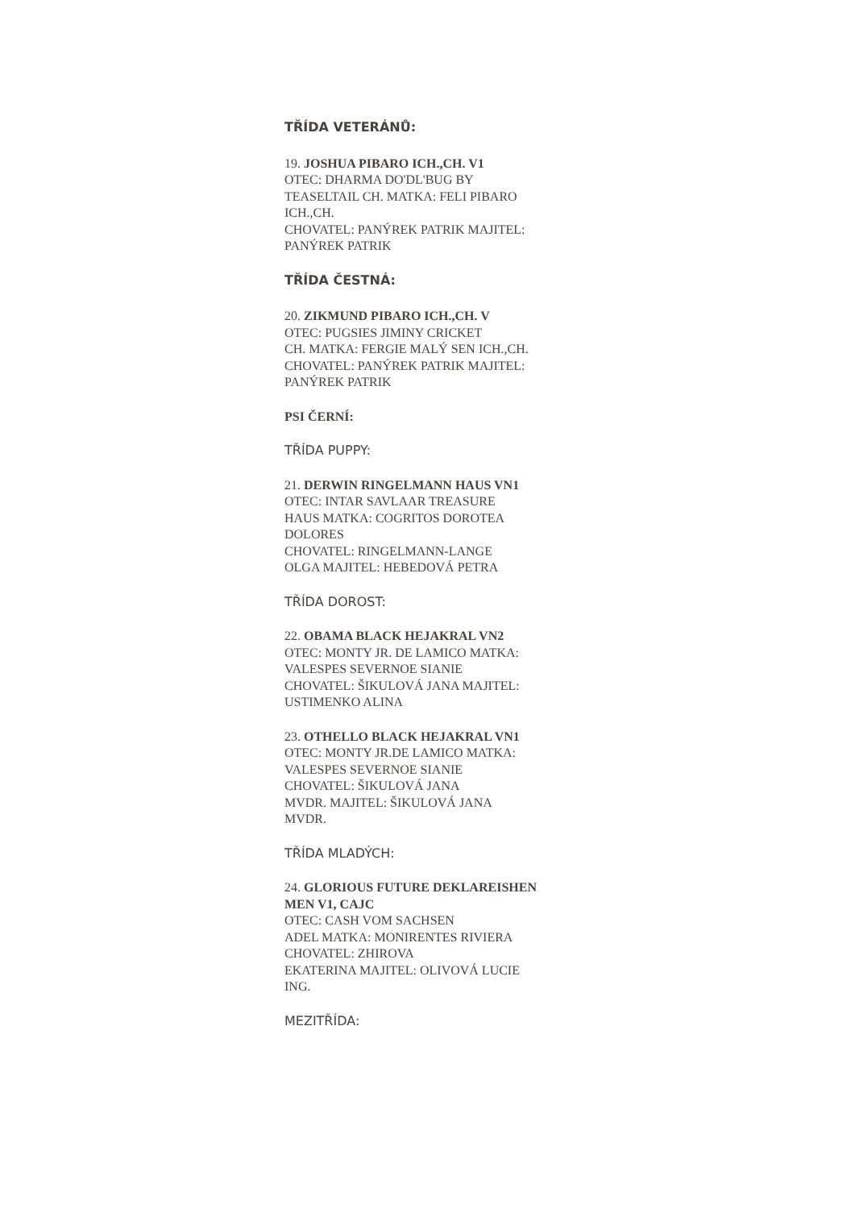TŘÍDA VETERÁNŮ:
19. JOSHUA PIBARO ICH.,CH. V1
OTEC: DHARMA DO'DL'BUG BY
TEASELTAIL CH. MATKA: FELI PIBARO
ICH.,CH.
CHOVATEL: PANÝREK PATRIK MAJITEL:
PANÝREK PATRIK
TŘÍDA ČESTNÁ:
20. ZIKMUND PIBARO ICH.,CH. V
OTEC: PUGSIES JIMINY CRICKET
CH. MATKA: FERGIE MALÝ SEN ICH.,CH.
CHOVATEL: PANÝREK PATRIK MAJITEL:
PANÝREK PATRIK
PSI ČERNÍ:
TŘÍDA PUPPY:
21. DERWIN RINGELMANN HAUS VN1
OTEC: INTAR SAVLAAR TREASURE
HAUS MATKA: COGRITOS DOROTEA
DOLORES
CHOVATEL: RINGELMANN-LANGE
OLGA MAJITEL: HEBEDOVÁ PETRA
TŘÍDA DOROST:
22. OBAMA BLACK HEJAKRAL VN2
OTEC: MONTY JR. DE LAMICO MATKA:
VALESPES SEVERNOE SIANIE
CHOVATEL: ŠIKULOVÁ JANA MAJITEL:
USTIMENKO ALINA
23. OTHELLO BLACK HEJAKRAL VN1
OTEC: MONTY JR.DE LAMICO MATKA:
VALESPES SEVERNOE SIANIE
CHOVATEL: ŠIKULOVÁ JANA
MVDR. MAJITEL: ŠIKULOVÁ JANA
MVDR.
TŘÍDA MLADÝCH:
24. GLORIOUS FUTURE DEKLAREISHEN
MEN V1, CAJC
OTEC: CASH VOM SACHSEN
ADEL MATKA: MONIRENTES RIVIERA
CHOVATEL: ZHIROVA
EKATERINA MAJITEL: OLIVOVÁ LUCIE
ING.
MEZITŘÍDA: